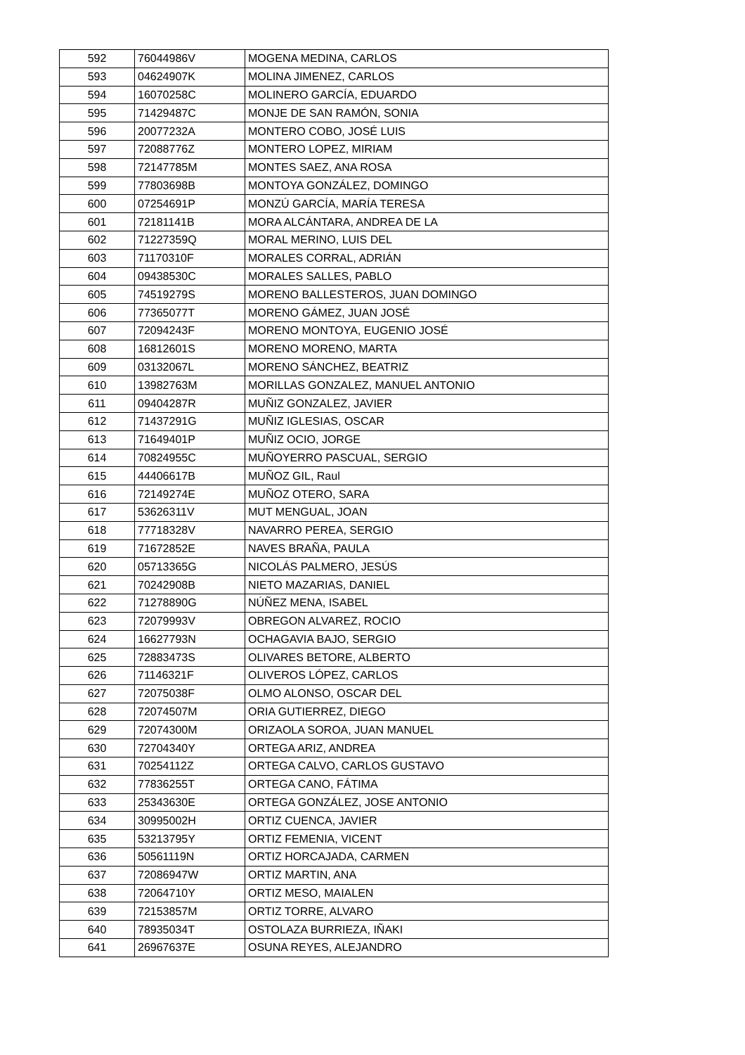| 592 | 76044986V | MOGENA MEDINA, CARLOS |
| 593 | 04624907K | MOLINA JIMENEZ, CARLOS |
| 594 | 16070258C | MOLINERO GARCÍA, EDUARDO |
| 595 | 71429487C | MONJE DE SAN RAMÓN, SONIA |
| 596 | 20077232A | MONTERO COBO, JOSÉ LUIS |
| 597 | 72088776Z | MONTERO LOPEZ, MIRIAM |
| 598 | 72147785M | MONTES SAEZ, ANA ROSA |
| 599 | 77803698B | MONTOYA GONZÁLEZ, DOMINGO |
| 600 | 07254691P | MONZÚ GARCÍA, MARÍA TERESA |
| 601 | 72181141B | MORA ALCÁNTARA, ANDREA DE LA |
| 602 | 71227359Q | MORAL MERINO, LUIS DEL |
| 603 | 71170310F | MORALES CORRAL, ADRIÁN |
| 604 | 09438530C | MORALES SALLES, PABLO |
| 605 | 74519279S | MORENO BALLESTEROS, JUAN DOMINGO |
| 606 | 77365077T | MORENO GÁMEZ, JUAN JOSÉ |
| 607 | 72094243F | MORENO MONTOYA, EUGENIO JOSÉ |
| 608 | 16812601S | MORENO MORENO, MARTA |
| 609 | 03132067L | MORENO SÁNCHEZ, BEATRIZ |
| 610 | 13982763M | MORILLAS GONZALEZ, MANUEL ANTONIO |
| 611 | 09404287R | MUÑIZ GONZALEZ, JAVIER |
| 612 | 71437291G | MUÑIZ IGLESIAS, OSCAR |
| 613 | 71649401P | MUÑIZ OCIO, JORGE |
| 614 | 70824955C | MUÑOYERRO PASCUAL, SERGIO |
| 615 | 44406617B | MUÑOZ GIL, Raul |
| 616 | 72149274E | MUÑOZ OTERO, SARA |
| 617 | 53626311V | MUT MENGUAL, JOAN |
| 618 | 77718328V | NAVARRO PEREA, SERGIO |
| 619 | 71672852E | NAVES BRAÑA, PAULA |
| 620 | 05713365G | NICOLÁS PALMERO, JESÚS |
| 621 | 70242908B | NIETO MAZARIAS, DANIEL |
| 622 | 71278890G | NÚÑEZ MENA, ISABEL |
| 623 | 72079993V | OBREGON ALVAREZ, ROCIO |
| 624 | 16627793N | OCHAGAVIA BAJO, SERGIO |
| 625 | 72883473S | OLIVARES BETORE, ALBERTO |
| 626 | 71146321F | OLIVEROS LÓPEZ, CARLOS |
| 627 | 72075038F | OLMO ALONSO, OSCAR DEL |
| 628 | 72074507M | ORIA GUTIERREZ, DIEGO |
| 629 | 72074300M | ORIZAOLA SOROA, JUAN MANUEL |
| 630 | 72704340Y | ORTEGA ARIZ, ANDREA |
| 631 | 70254112Z | ORTEGA CALVO, CARLOS GUSTAVO |
| 632 | 77836255T | ORTEGA CANO, FÁTIMA |
| 633 | 25343630E | ORTEGA GONZÁLEZ, JOSE ANTONIO |
| 634 | 30995002H | ORTIZ CUENCA, JAVIER |
| 635 | 53213795Y | ORTIZ FEMENIA, VICENT |
| 636 | 50561119N | ORTIZ HORCAJADA, CARMEN |
| 637 | 72086947W | ORTIZ MARTIN, ANA |
| 638 | 72064710Y | ORTIZ MESO, MAIALEN |
| 639 | 72153857M | ORTIZ TORRE, ALVARO |
| 640 | 78935034T | OSTOLAZA BURRIEZA, IÑAKI |
| 641 | 26967637E | OSUNA REYES, ALEJANDRO |